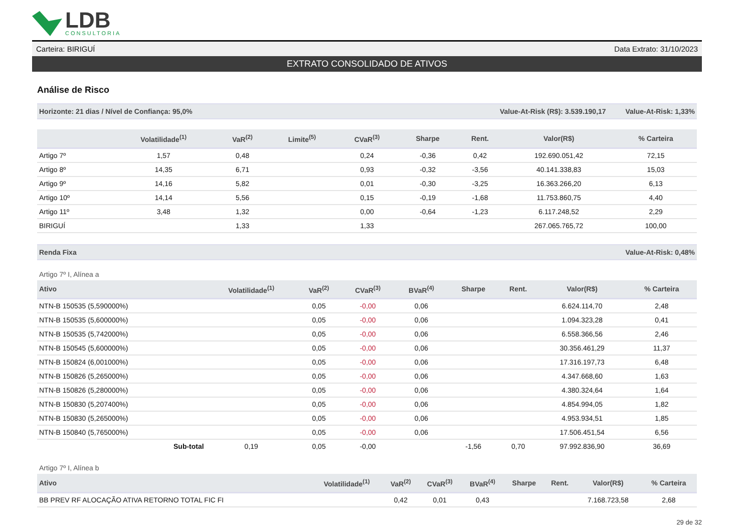LDB
CONSULTORIA
Carteira: BIRIGUÍ Data Extrato: 31/10/2023
EXTRATO CONSOLIDADO DE ATIVOS
Análise de Risco
Horizonte: 21 dias / Nível de Confiança: 95,0% Value-At-Risk (R$): 3.539.190,17 Value-At-Risk: 1,33%
| | Volatilidade<sup>(1)</sup> | VaR<sup>(2)</sup> | Limite<sup>(5)</sup> | CVaR<sup>(3)</sup> | Sharpe | Rent. | Valor(R$) | % Carteira |
| --- | --- | --- | --- | --- | --- | --- | --- | --- |
| Artigo 7º | 1,57 | 0,48 | | 0,24 | -0,36 | 0,42 | 192.690.051,42 | 72,15 |
| Artigo 8º | 14,35 | 6,71 | | 0,93 | -0,32 | -3,56 | 40.141.338,83 | 15,03 |
| Artigo 9º | 14,16 | 5,82 | | 0,01 | -0,30 | -3,25 | 16.363.266,20 | 6,13 |
| Artigo 10º | 14,14 | 5,56 | | 0,15 | -0,19 | -1,68 | 11.753.860,75 | 4,40 |
| Artigo 11º | 3,48 | 1,32 | | 0,00 | -0,64 | -1,23 | 6.117.248,52 | 2,29 |
| BIRIGUÍ | | 1,33 | | 1,33 | | | 267.065.765,72 | 100,00 |
Renda Fixa Value-At-Risk: 0,48%
Artigo 7º I, Alínea a
| Ativo | Volatilidade<sup>(1)</sup> | VaR<sup>(2)</sup> | CVaR<sup>(3)</sup> | BVaR<sup>(4)</sup> | Sharpe | Rent. | Valor(R$) | % Carteira |
| --- | --- | --- | --- | --- | --- | --- | --- | --- |
| NTN-B 150535 (5,590000%) | | 0,05 | -0,00 | 0,06 | | | 6.624.114,70 | 2,48 |
| NTN-B 150535 (5,600000%) | | 0,05 | -0,00 | 0,06 | | | 1.094.323,28 | 0,41 |
| NTN-B 150535 (5,742000%) | | 0,05 | -0,00 | 0,06 | | | 6.558.366,56 | 2,46 |
| NTN-B 150545 (5,600000%) | | 0,05 | -0,00 | 0,06 | | | 30.356.461,29 | 11,37 |
| NTN-B 150824 (6,001000%) | | 0,05 | -0,00 | 0,06 | | | 17.316.197,73 | 6,48 |
| NTN-B 150826 (5,265000%) | | 0,05 | -0,00 | 0,06 | | | 4.347.668,60 | 1,63 |
| NTN-B 150826 (5,280000%) | | 0,05 | -0,00 | 0,06 | | | 4.380.324,64 | 1,64 |
| NTN-B 150830 (5,207400%) | | 0,05 | -0,00 | 0,06 | | | 4.854.994,05 | 1,82 |
| NTN-B 150830 (5,265000%) | | 0,05 | -0,00 | 0,06 | | | 4.953.934,51 | 1,85 |
| NTN-B 150840 (5,765000%) | | 0,05 | -0,00 | 0,06 | | | 17.506.451,54 | 6,56 |
| Sub-total | 0,19 | 0,05 | -0,00 | | -1,56 | 0,70 | 97.992.836,90 | 36,69 |
Artigo 7º I, Alínea b
| Ativo | Volatilidade<sup>(1)</sup> | VaR<sup>(2)</sup> | CVaR<sup>(3)</sup> | BVaR<sup>(4)</sup> | Sharpe | Rent. | Valor(R$) | % Carteira |
| --- | --- | --- | --- | --- | --- | --- | --- | --- |
| BB PREV RF ALOCAÇÃO ATIVA RETORNO TOTAL FIC FI | | 0,42 | 0,01 | 0,43 | | | 7.168.723,58 | 2,68 |
29 de 32